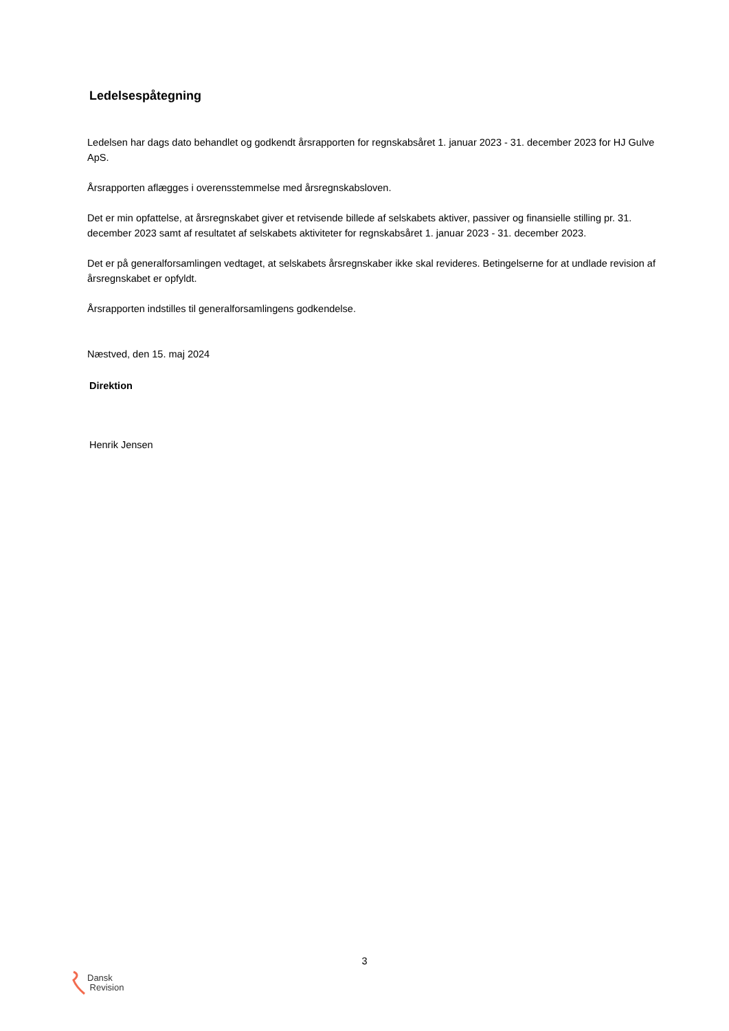Ledelsespåtegning
Ledelsen har dags dato behandlet og godkendt årsrapporten for regnskabsåret 1. januar 2023 - 31. december 2023 for HJ Gulve ApS.
Årsrapporten aflægges i overensstemmelse med årsregnskabsloven.
Det er min opfattelse, at årsregnskabet giver et retvisende billede af selskabets aktiver, passiver og finansielle stilling pr. 31. december 2023 samt af resultatet af selskabets aktiviteter for regnskabsåret 1. januar 2023 - 31. december 2023.
Det er på generalforsamlingen vedtaget, at selskabets årsregnskaber ikke skal revideres. Betingelserne for at undlade revision af årsregnskabet er opfyldt.
Årsrapporten indstilles til generalforsamlingens godkendelse.
Næstved, den 15. maj 2024
Direktion
Henrik Jensen
3
Dansk
Revision